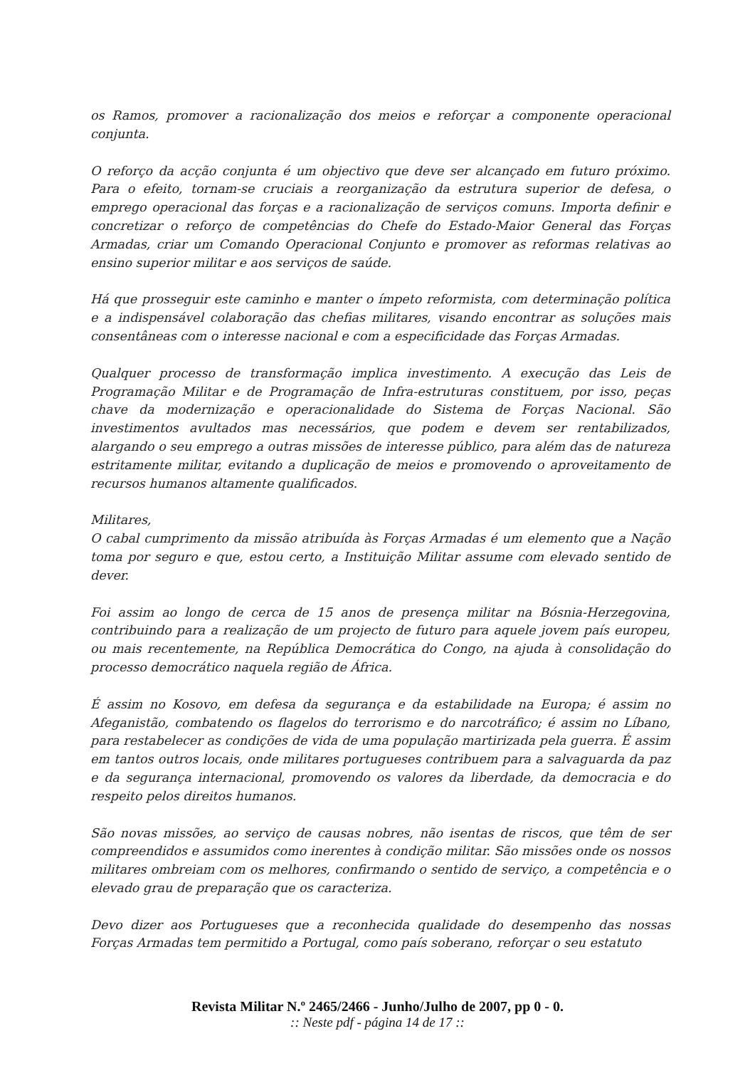os Ramos, promover a racionalização dos meios e reforçar a componente operacional conjunta.
O reforço da acção conjunta é um objectivo que deve ser alcançado em futuro próximo. Para o efeito, tornam-se cruciais a reorganização da estrutura superior de defesa, o emprego operacional das forças e a racionalização de serviços comuns. Importa definir e concretizar o reforço de competências do Chefe do Estado-Maior General das Forças Armadas, criar um Comando Operacional Conjunto e promover as reformas relativas ao ensino superior militar e aos serviços de saúde.
Há que prosseguir este caminho e manter o ímpeto reformista, com determinação política e a indispensável colaboração das chefias militares, visando encontrar as soluções mais consentâneas com o interesse nacional e com a especificidade das Forças Armadas.
Qualquer processo de transformação implica investimento. A execução das Leis de Programação Militar e de Programação de Infra-estruturas constituem, por isso, peças chave da modernização e operacionalidade do Sistema de Forças Nacional. São investimentos avultados mas necessários, que podem e devem ser rentabilizados, alargando o seu emprego a outras missões de interesse público, para além das de natureza estritamente militar, evitando a duplicação de meios e promovendo o aproveitamento de recursos humanos altamente qualificados.
Militares,
O cabal cumprimento da missão atribuída às Forças Armadas é um elemento que a Nação toma por seguro e que, estou certo, a Instituição Militar assume com elevado sentido de dever.
Foi assim ao longo de cerca de 15 anos de presença militar na Bósnia-Herzegovina, contribuindo para a realização de um projecto de futuro para aquele jovem país europeu, ou mais recentemente, na República Democrática do Congo, na ajuda à consolidação do processo democrático naquela região de África.
É assim no Kosovo, em defesa da segurança e da estabilidade na Europa; é assim no Afeganistão, combatendo os flagelos do terrorismo e do narcotráfico; é assim no Líbano, para restabelecer as condições de vida de uma população martirizada pela guerra. É assim em tantos outros locais, onde militares portugueses contribuem para a salvaguarda da paz e da segurança internacional, promovendo os valores da liberdade, da democracia e do respeito pelos direitos humanos.
São novas missões, ao serviço de causas nobres, não isentas de riscos, que têm de ser compreendidos e assumidos como inerentes à condição militar. São missões onde os nossos militares ombreiam com os melhores, confirmando o sentido de serviço, a competência e o elevado grau de preparação que os caracteriza.
Devo dizer aos Portugueses que a reconhecida qualidade do desempenho das nossas Forças Armadas tem permitido a Portugal, como país soberano, reforçar o seu estatuto
Revista Militar N.º 2465/2466 - Junho/Julho de 2007, pp 0 - 0.
:: Neste pdf - página 14 de 17 ::